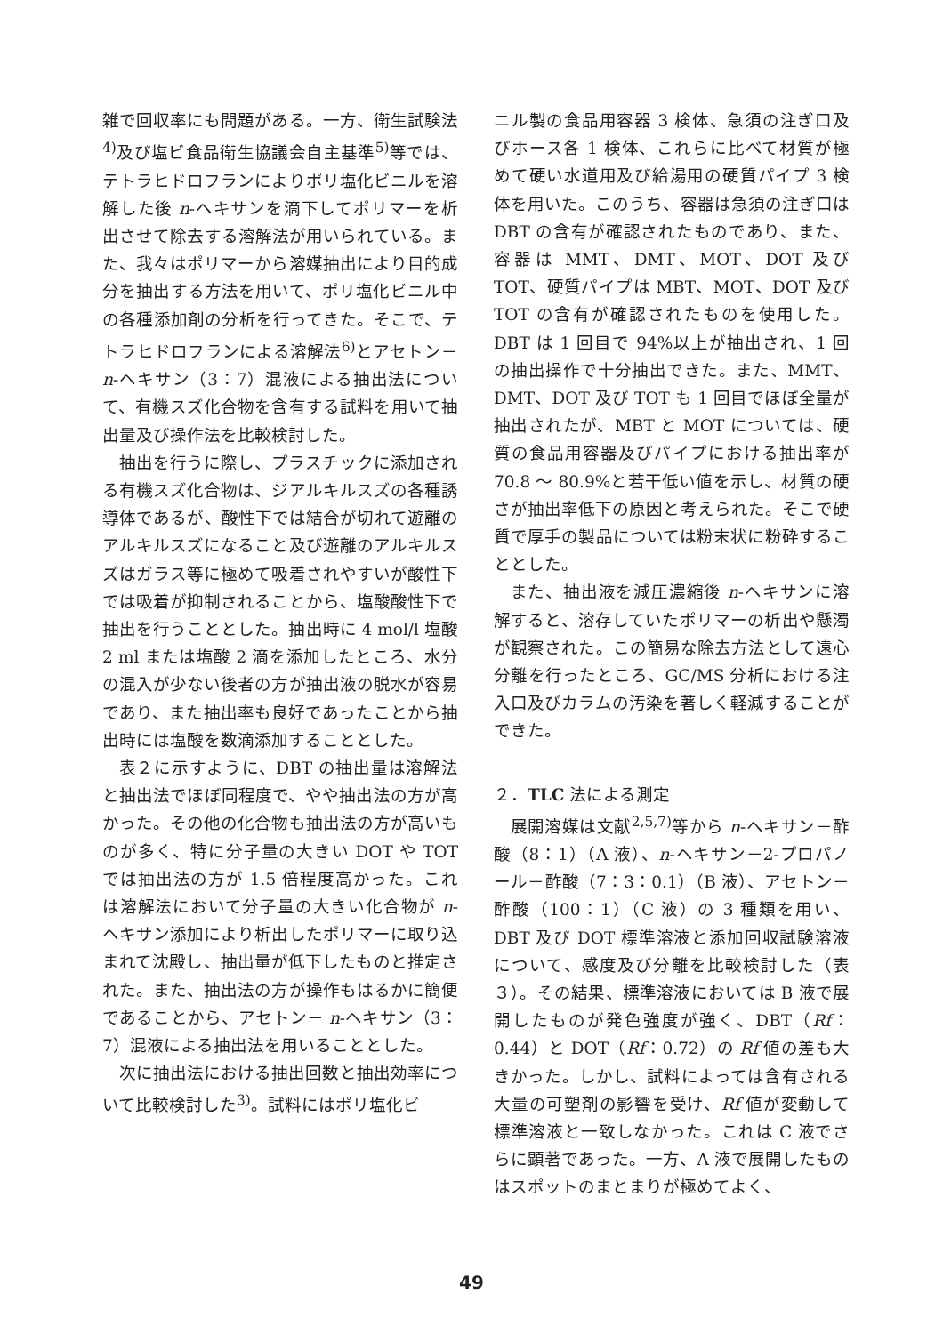雑で回収率にも問題がある。一方、衛生試験法<sup>4)</sup>及び塩ビ食品衛生協議会自主基準<sup>5)</sup>等では、テトラヒドロフランによりポリ塩化ビニルを溶解した後 n-ヘキサンを滴下してポリマーを析出させて除去する溶解法が用いられている。また、我々はポリマーから溶媒抽出により目的成分を抽出する方法を用いて、ポリ塩化ビニル中の各種添加剤の分析を行ってきた。そこで、テトラヒドロフランによる溶解法<sup>6)</sup>とアセトン－n-ヘキサン（3：7）混液による抽出法について、有機スズ化合物を含有する試料を用いて抽出量及び操作法を比較検討した。
抽出を行うに際し、プラスチックに添加される有機スズ化合物は、ジアルキルスズの各種誘導体であるが、酸性下では結合が切れて遊離のアルキルスズになること及び遊離のアルキルスズはガラス等に極めて吸着されやすいが酸性下では吸着が抑制されることから、塩酸酸性下で抽出を行うこととした。抽出時に 4 mol/l 塩酸 2 ml または塩酸 2 滴を添加したところ、水分の混入が少ない後者の方が抽出液の脱水が容易であり、また抽出率も良好であったことから抽出時には塩酸を数滴添加することとした。
表２に示すように、DBT の抽出量は溶解法と抽出法でほぼ同程度で、やや抽出法の方が高かった。その他の化合物も抽出法の方が高いものが多く、特に分子量の大きい DOT や TOT では抽出法の方が 1.5 倍程度高かった。これは溶解法において分子量の大きい化合物が n-ヘキサン添加により析出したポリマーに取り込まれて沈殿し、抽出量が低下したものと推定された。また、抽出法の方が操作もはるかに簡便であることから、アセトン－ n-ヘキサン（3：7）混液による抽出法を用いることとした。
次に抽出法における抽出回数と抽出効率について比較検討した<sup>3)</sup>。試料にはポリ塩化ビ
ニル製の食品用容器 3 検体、急須の注ぎ口及びホース各 1 検体、これらに比べて材質が極めて硬い水道用及び給湯用の硬質パイプ 3 検体を用いた。このうち、容器は急須の注ぎ口は DBT の含有が確認されたものであり、また、容器は MMT、DMT、MOT、DOT 及び TOT、硬質パイプは MBT、MOT、DOT 及び TOT の含有が確認されたものを使用した。DBT は 1 回目で 94%以上が抽出され、1 回の抽出操作で十分抽出できた。また、MMT、DMT、DOT 及び TOT も 1 回目でほぼ全量が抽出されたが、MBT と MOT については、硬質の食品用容器及びパイプにおける抽出率が 70.8 ～ 80.9%と若干低い値を示し、材質の硬さが抽出率低下の原因と考えられた。そこで硬質で厚手の製品については粉末状に粉砕することとした。
また、抽出液を減圧濃縮後 n-ヘキサンに溶解すると、溶存していたポリマーの析出や懸濁が観察された。この簡易な除去方法として遠心分離を行ったところ、GC/MS 分析における注入口及びカラムの汚染を著しく軽減することができた。
２．TLC 法による測定
展開溶媒は文献<sup>2,5,7)</sup>等から n-ヘキサン－酢酸（8：1）（A 液）、n-ヘキサン－2-プロパノール－酢酸（7：3：0.1）（B 液）、アセトン－酢酸（100：1）（C 液）の 3 種類を用い、DBT 及び DOT 標準溶液と添加回収試験溶液について、感度及び分離を比較検討した（表３）。その結果、標準溶液においては B 液で展開したものが発色強度が強く、DBT（Rf：0.44）と DOT（Rf：0.72）の Rf 値の差も大きかった。しかし、試料によっては含有される大量の可塑剤の影響を受け、Rf 値が変動して標準溶液と一致しなかった。これは C 液でさらに顕著であった。一方、A 液で展開したものはスポットのまとまりが極めてよく、
49